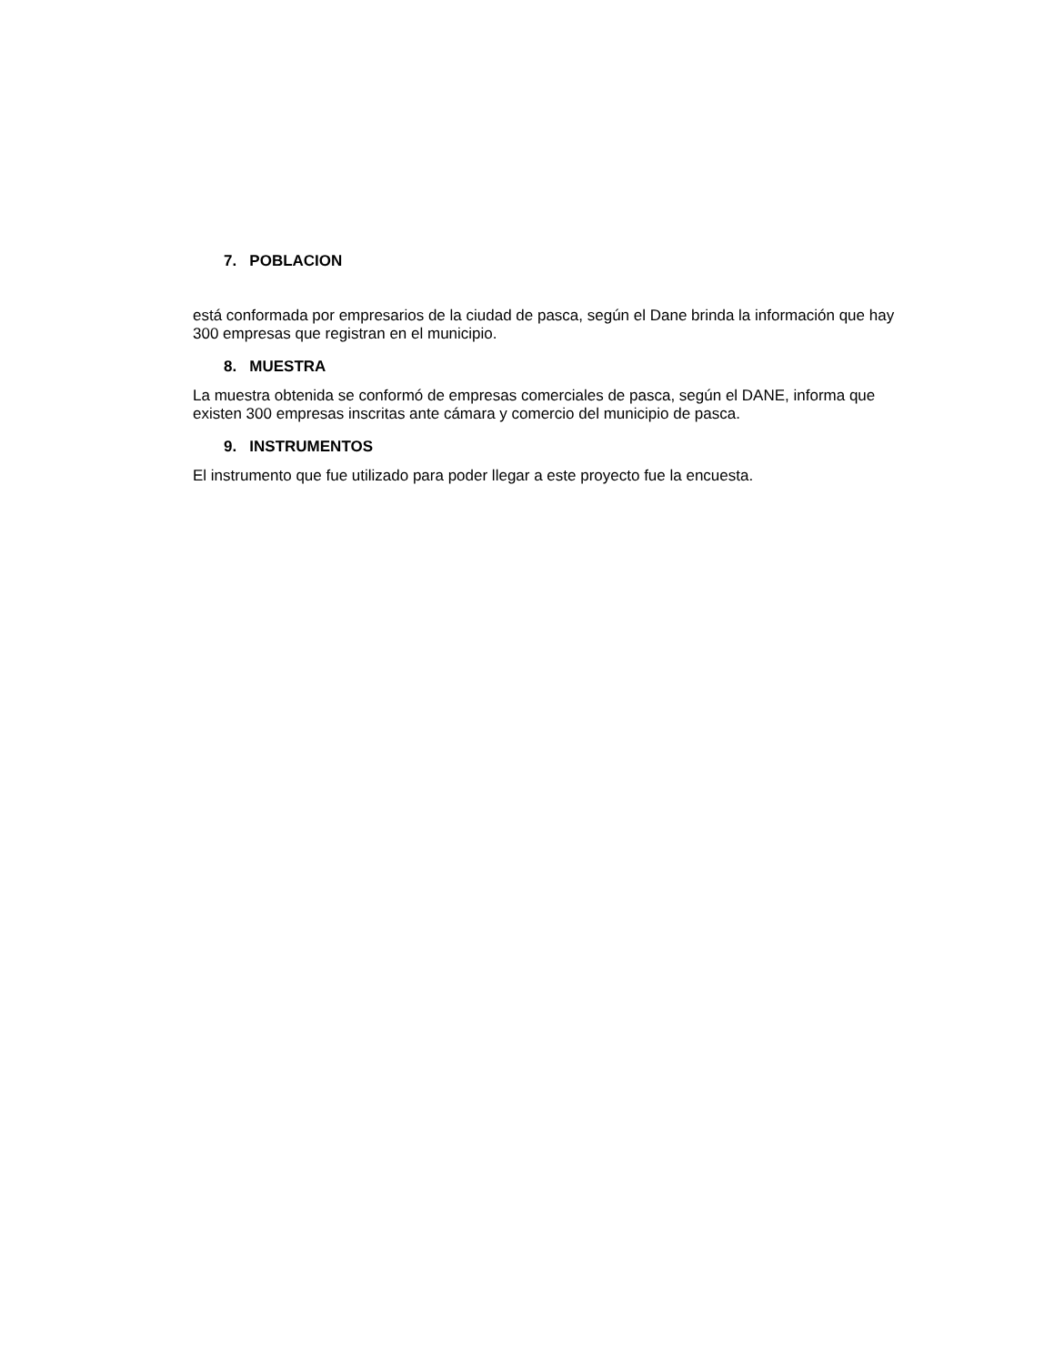7. POBLACION
está conformada por empresarios de la ciudad de pasca, según el Dane brinda la información que hay 300 empresas que registran en el municipio.
8. MUESTRA
La muestra obtenida se conformó de empresas comerciales de pasca, según el DANE, informa que existen 300 empresas inscritas ante cámara y comercio del municipio de pasca.
9. INSTRUMENTOS
El instrumento que fue utilizado para poder llegar a este proyecto fue la encuesta.